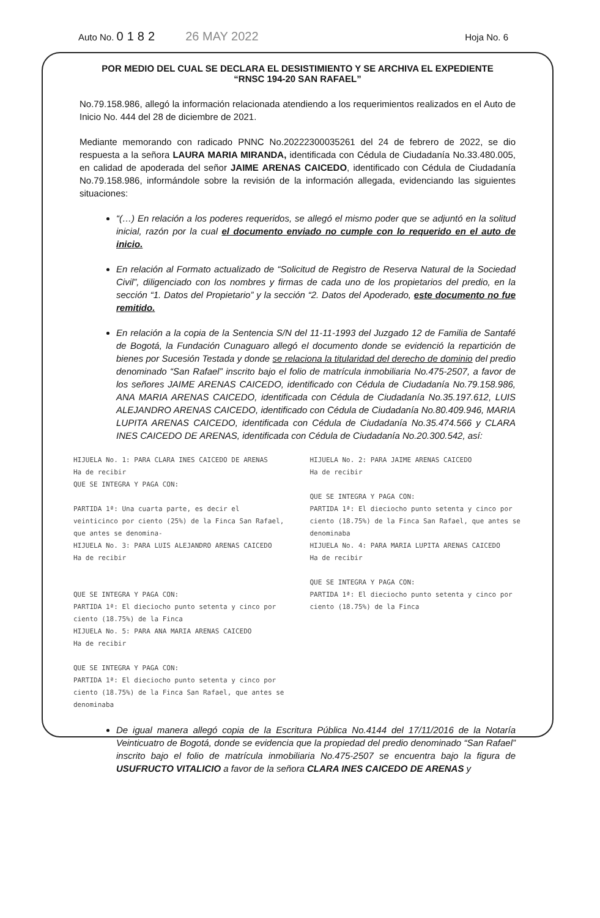Auto No. 0182 26 MAY 2022
Hoja No. 6
POR MEDIO DEL CUAL SE DECLARA EL DESISTIMIENTO Y SE ARCHIVA EL EXPEDIENTE
“RNSC 194-20 SAN RAFAEL”
No.79.158.986, allegó la información relacionada atendiendo a los requerimientos realizados en el Auto de Inicio No. 444 del 28 de diciembre de 2021.
Mediante memorando con radicado PNNC No.20222300035261 del 24 de febrero de 2022, se dio respuesta a la señora LAURA MARIA MIRANDA, identificada con Cédula de Ciudadanía No.33.480.005, en calidad de apoderada del señor JAIME ARENAS CAICEDO, identificado con Cédula de Ciudadanía No.79.158.986, informándole sobre la revisión de la información allegada, evidenciando las siguientes situaciones:
“(…) En relación a los poderes requeridos, se allegó el mismo poder que se adjuntó en la solitud inicial, razón por la cual el documento enviado no cumple con lo requerido en el auto de inicio.
En relación al Formato actualizado de “Solicitud de Registro de Reserva Natural de la Sociedad Civil”, diligenciado con los nombres y firmas de cada uno de los propietarios del predio, en la sección “1. Datos del Propietario” y la sección “2. Datos del Apoderado, este documento no fue remitido.
En relación a la copia de la Sentencia S/N del 11-11-1993 del Juzgado 12 de Familia de Santafé de Bogotá, la Fundación Cunaguaro allegó el documento donde se evidenció la repartición de bienes por Sucesión Testada y donde se relaciona la titularidad del derecho de dominio del predio denominado “San Rafael” inscrito bajo el folio de matrícula inmobiliaria No.475-2507, a favor de los señores JAIME ARENAS CAICEDO, identificado con Cédula de Ciudadanía No.79.158.986, ANA MARIA ARENAS CAICEDO, identificada con Cédula de Ciudadanía No.35.197.612, LUIS ALEJANDRO ARENAS CAICEDO, identificado con Cédula de Ciudadanía No.80.409.946, MARIA LUPITA ARENAS CAICEDO, identificada con Cédula de Ciudadanía No.35.474.566 y CLARA INES CAICEDO DE ARENAS, identificada con Cédula de Ciudadanía No.20.300.542, así:
HIJUELA No. 1: PARA CLARA INES CAICEDO DE ARENAS Ha de recibir QUE SE INTEGRA Y PAGA CON: PARTIDA 1ª: Una cuarta parte, es decir el veinticinco por ciento (25%) de la Finca San Rafael, que antes se denomina- HIJUELA No. 3: PARA LUIS ALEJANDRO ARENAS CAICEDO Ha de recibir QUE SE INTEGRA Y PAGA CON: PARTIDA 1ª: El dieciocho punto setenta y cinco por ciento (18.75%) de la Finca HIJUELA No. 5: PARA ANA MARIA ARENAS CAICEDO Ha de recibir QUE SE INTEGRA Y PAGA CON: PARTIDA 1ª: El dieciocho punto setenta y cinco por ciento (18.75%) de la Finca San Rafael, que antes se denominaba
HIJUELA No. 2: PARA JAIME ARENAS CAICEDO Ha de recibir QUE SE INTEGRA Y PAGA CON: PARTIDA 1ª: El dieciocho punto setenta y cinco por ciento (18.75%) de la Finca San Rafael, que antes se denominaba HIJUELA No. 4: PARA MARIA LUPITA ARENAS CAICEDO Ha de recibir QUE SE INTEGRA Y PAGA CON: PARTIDA 1ª: El dieciocho punto setenta y cinco por ciento (18.75%) de la Finca
De igual manera allegó copia de la Escritura Pública No.4144 del 17/11/2016 de la Notaría Veinticuatro de Bogotá, donde se evidencia que la propiedad del predio denominado “San Rafael” inscrito bajo el folio de matrícula inmobiliaria No.475-2507 se encuentra bajo la figura de USUFRUCTO VITALICIO a favor de la señora CLARA INES CAICEDO DE ARENAS y